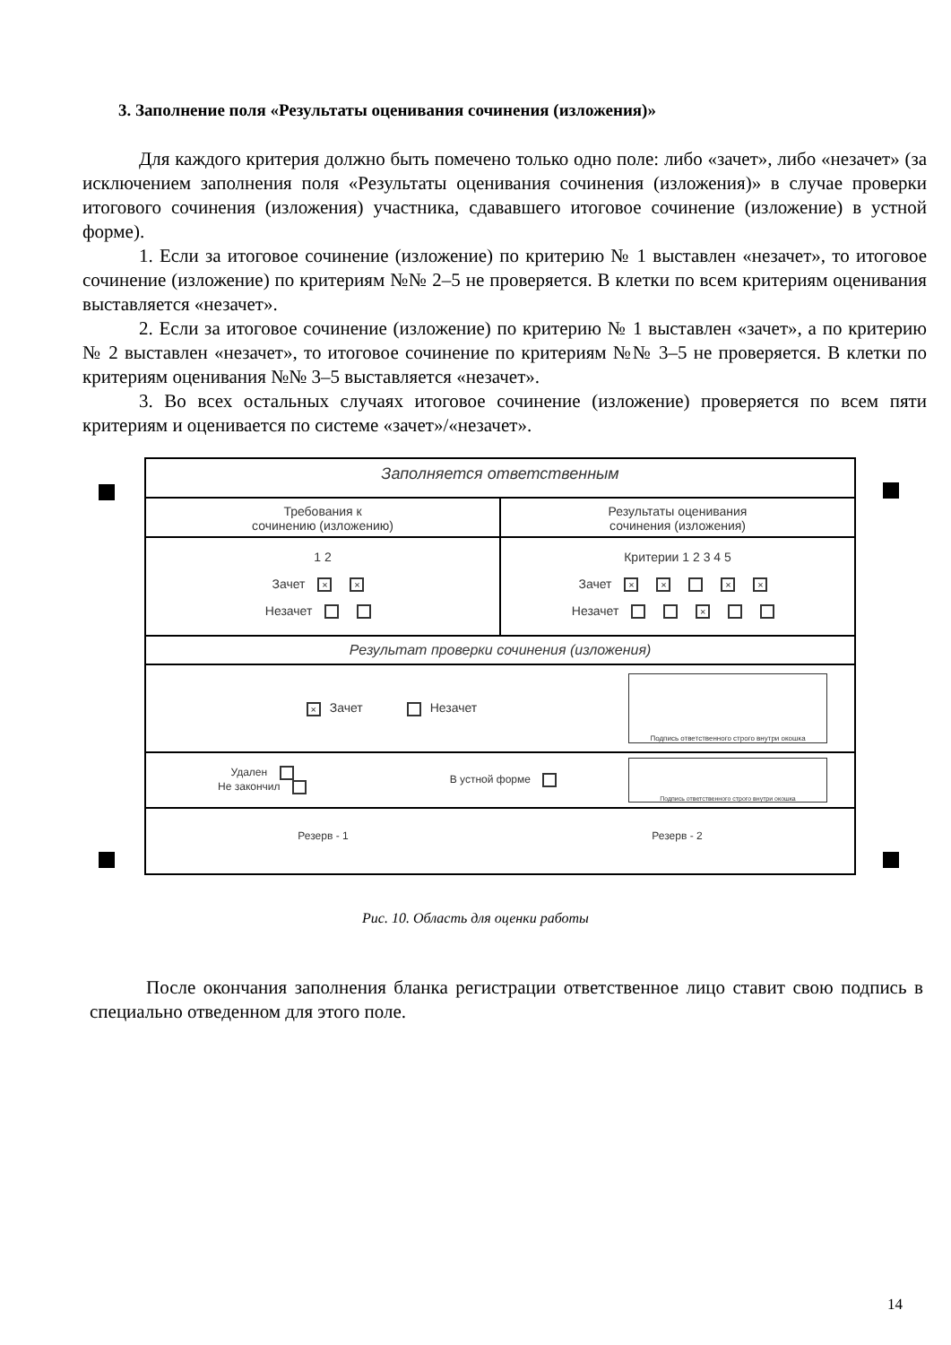3. Заполнение поля «Результаты оценивания сочинения (изложения)»
Для каждого критерия должно быть помечено только одно поле: либо «зачет», либо «незачет» (за исключением заполнения поля «Результаты оценивания сочинения (изложения)» в случае проверки итогового сочинения (изложения) участника, сдававшего итоговое сочинение (изложение) в устной форме).
1. Если за итоговое сочинение (изложение) по критерию № 1 выставлен «незачет», то итоговое сочинение (изложение) по критериям №№ 2–5 не проверяется. В клетки по всем критериям оценивания выставляется «незачет».
2. Если за итоговое сочинение (изложение) по критерию № 1 выставлен «зачет», а по критерию № 2 выставлен «незачет», то итоговое сочинение по критериям №№ 3–5 не проверяется. В клетки по критериям оценивания №№ 3–5 выставляется «незачет».
3. Во всех остальных случаях итоговое сочинение (изложение) проверяется по всем пяти критериям и оценивается по системе «зачет»/«незачет».
Заполняется ответственным
Требования к
сочинению (изложению)
Результаты оценивания
сочинения (изложения)
1 2
Зачет × ×
Незачет
Критерии 1 2 3 4 5
Зачет × × × ×
Незачет ×
Результат проверки сочинения (изложения)
× Зачет Незачет
Подпись ответственного строго внутри окошка
Удален
Не закончил
В устной форме
Подпись ответственного строго внутри окошка
Резерв - 1 Резерв - 2
Рис. 10. Область для оценки работы
После окончания заполнения бланка регистрации ответственное лицо ставит свою подпись в специально отведенном для этого поле.
14